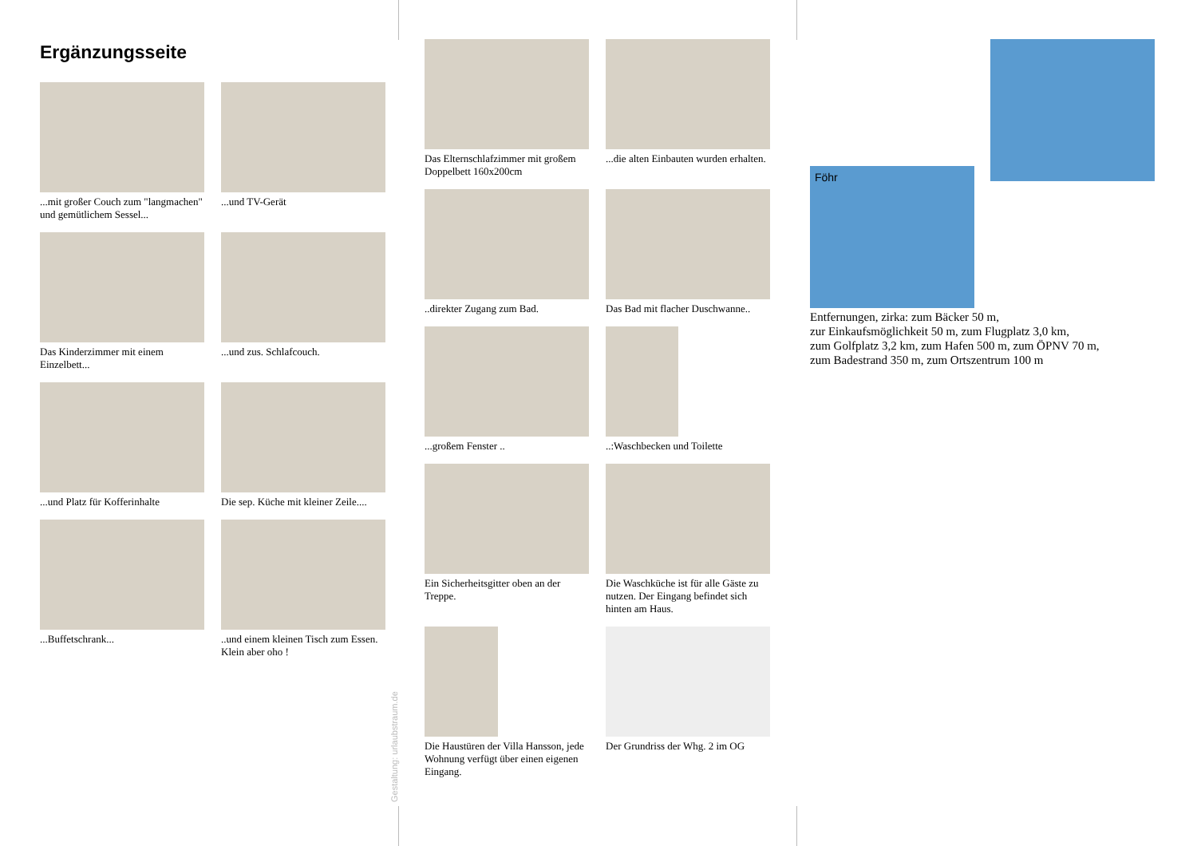Ergänzungsseite
...mit großer Couch zum "langmachen"
und gemütlichem Sessel...
...und TV-Gerät
Das Kinderzimmer mit einem Einzelbett...
...und zus. Schlafcouch.
...und Platz für Kofferinhalte
Die sep. Küche mit kleiner Zeile....
...Buffetschrank...
..und einem kleinen Tisch zum Essen. Klein aber oho !
Gestaltung: urlaubstraum.de
Das Elternschlafzimmer mit großem Doppelbett 160x200cm
...die alten Einbauten wurden erhalten.
..direkter Zugang zum Bad.
Das Bad mit flacher Duschwanne..
...großem Fenster ..
..:Waschbecken und Toilette
Ein Sicherheitsgitter oben an der Treppe.
Die Waschküche ist für alle Gäste zu nutzen. Der Eingang befindet sich hinten am Haus.
Die Haustüren der Villa Hansson, jede Wohnung verfügt über einen eigenen Eingang.
Der Grundriss der Whg. 2 im OG
Föhr
Entfernungen, zirka: zum Bäcker 50 m,
zur Einkaufsmöglichkeit 50 m, zum Flugplatz 3,0 km,
zum Golfplatz 3,2 km, zum Hafen 500 m, zum ÖPNV 70 m,
zum Badestrand 350 m, zum Ortszentrum 100 m